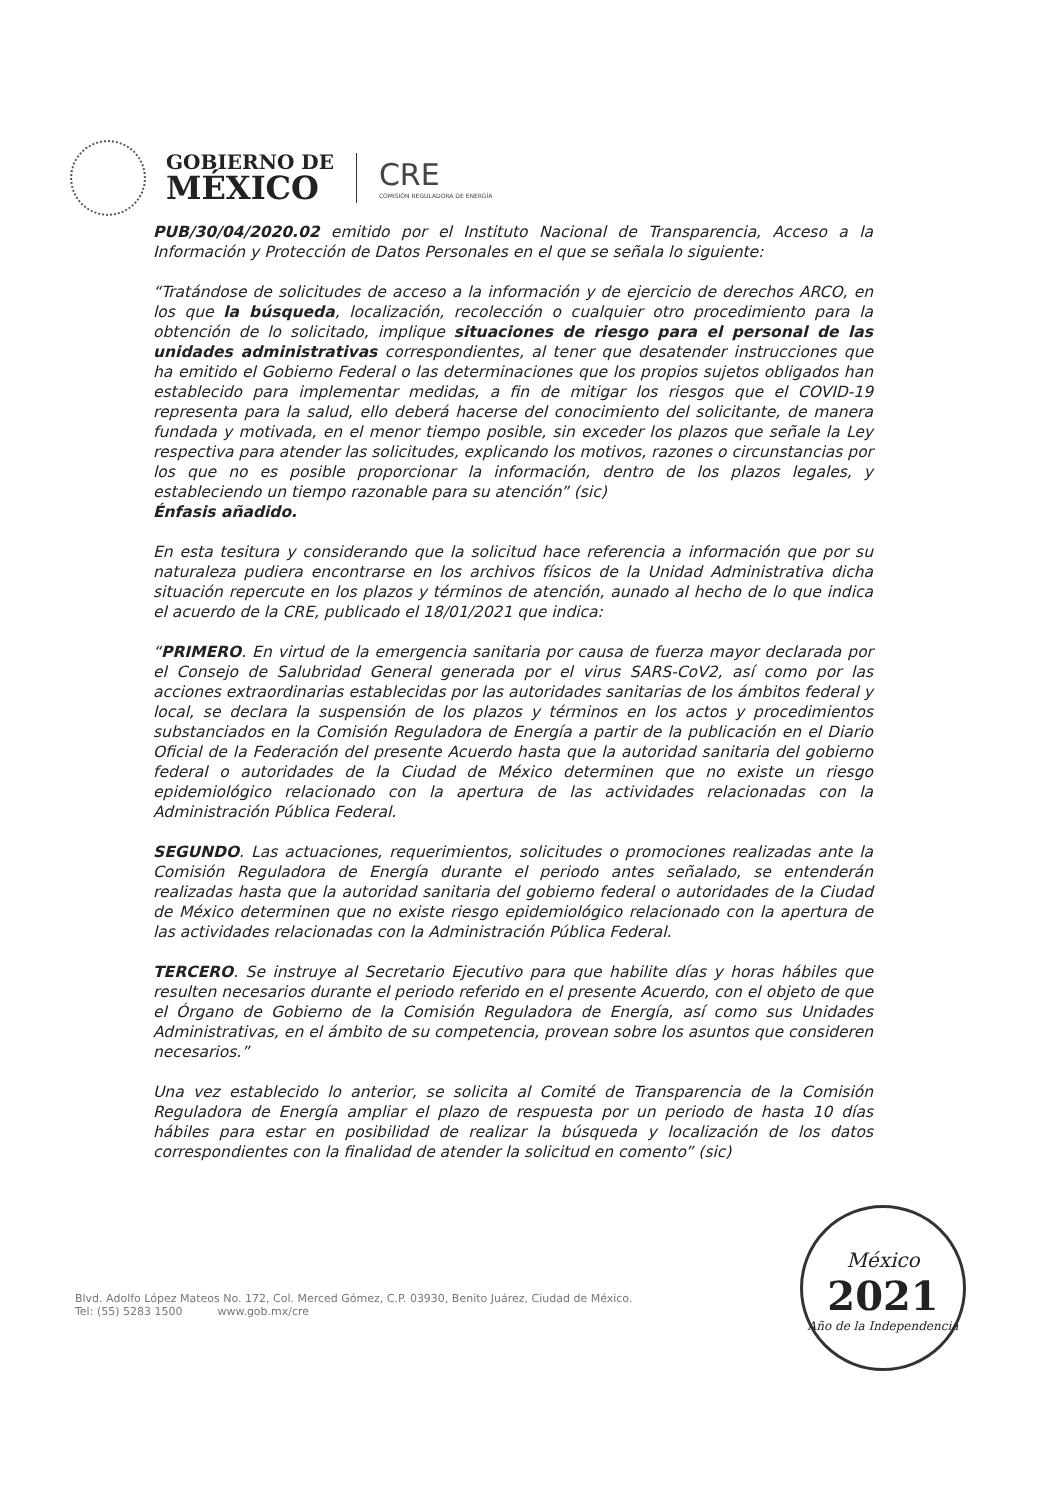GOBIERNO DE
MÉXICO
CRE
COMISIÓN REGULADORA DE ENERGÍA
PUB/30/04/2020.02 emitido por el Instituto Nacional de Transparencia, Acceso a la Información y Protección de Datos Personales en el que se señala lo siguiente:
“Tratándose de solicitudes de acceso a la información y de ejercicio de derechos ARCO, en los que la búsqueda, localización, recolección o cualquier otro procedimiento para la obtención de lo solicitado, implique situaciones de riesgo para el personal de las unidades administrativas correspondientes, al tener que desatender instrucciones que ha emitido el Gobierno Federal o las determinaciones que los propios sujetos obligados han establecido para implementar medidas, a fin de mitigar los riesgos que el COVID-19 representa para la salud, ello deberá hacerse del conocimiento del solicitante, de manera fundada y motivada, en el menor tiempo posible, sin exceder los plazos que señale la Ley respectiva para atender las solicitudes, explicando los motivos, razones o circunstancias por los que no es posible proporcionar la información, dentro de los plazos legales, y estableciendo un tiempo razonable para su atención” (sic)
Énfasis añadido.
En esta tesitura y considerando que la solicitud hace referencia a información que por su naturaleza pudiera encontrarse en los archivos físicos de la Unidad Administrativa dicha situación repercute en los plazos y términos de atención, aunado al hecho de lo que indica el acuerdo de la CRE, publicado el 18/01/2021 que indica:
“PRIMERO. En virtud de la emergencia sanitaria por causa de fuerza mayor declarada por el Consejo de Salubridad General generada por el virus SARS-CoV2, así como por las acciones extraordinarias establecidas por las autoridades sanitarias de los ámbitos federal y local, se declara la suspensión de los plazos y términos en los actos y procedimientos substanciados en la Comisión Reguladora de Energía a partir de la publicación en el Diario Oficial de la Federación del presente Acuerdo hasta que la autoridad sanitaria del gobierno federal o autoridades de la Ciudad de México determinen que no existe un riesgo epidemiológico relacionado con la apertura de las actividades relacionadas con la Administración Pública Federal.
SEGUNDO. Las actuaciones, requerimientos, solicitudes o promociones realizadas ante la Comisión Reguladora de Energía durante el periodo antes señalado, se entenderán realizadas hasta que la autoridad sanitaria del gobierno federal o autoridades de la Ciudad de México determinen que no existe riesgo epidemiológico relacionado con la apertura de las actividades relacionadas con la Administración Pública Federal.
TERCERO. Se instruye al Secretario Ejecutivo para que habilite días y horas hábiles que resulten necesarios durante el periodo referido en el presente Acuerdo, con el objeto de que el Órgano de Gobierno de la Comisión Reguladora de Energía, así como sus Unidades Administrativas, en el ámbito de su competencia, provean sobre los asuntos que consideren necesarios.”
Una vez establecido lo anterior, se solicita al Comité de Transparencia de la Comisión Reguladora de Energía ampliar el plazo de respuesta por un periodo de hasta 10 días hábiles para estar en posibilidad de realizar la búsqueda y localización de los datos correspondientes con la finalidad de atender la solicitud en comento” (sic)
Blvd. Adolfo López Mateos No. 172, Col. Merced Gómez, C.P. 03930, Benito Juárez, Ciudad de México.
Tel: (55) 5283 1500 www.gob.mx/cre
México
2021
Año de la Independencia